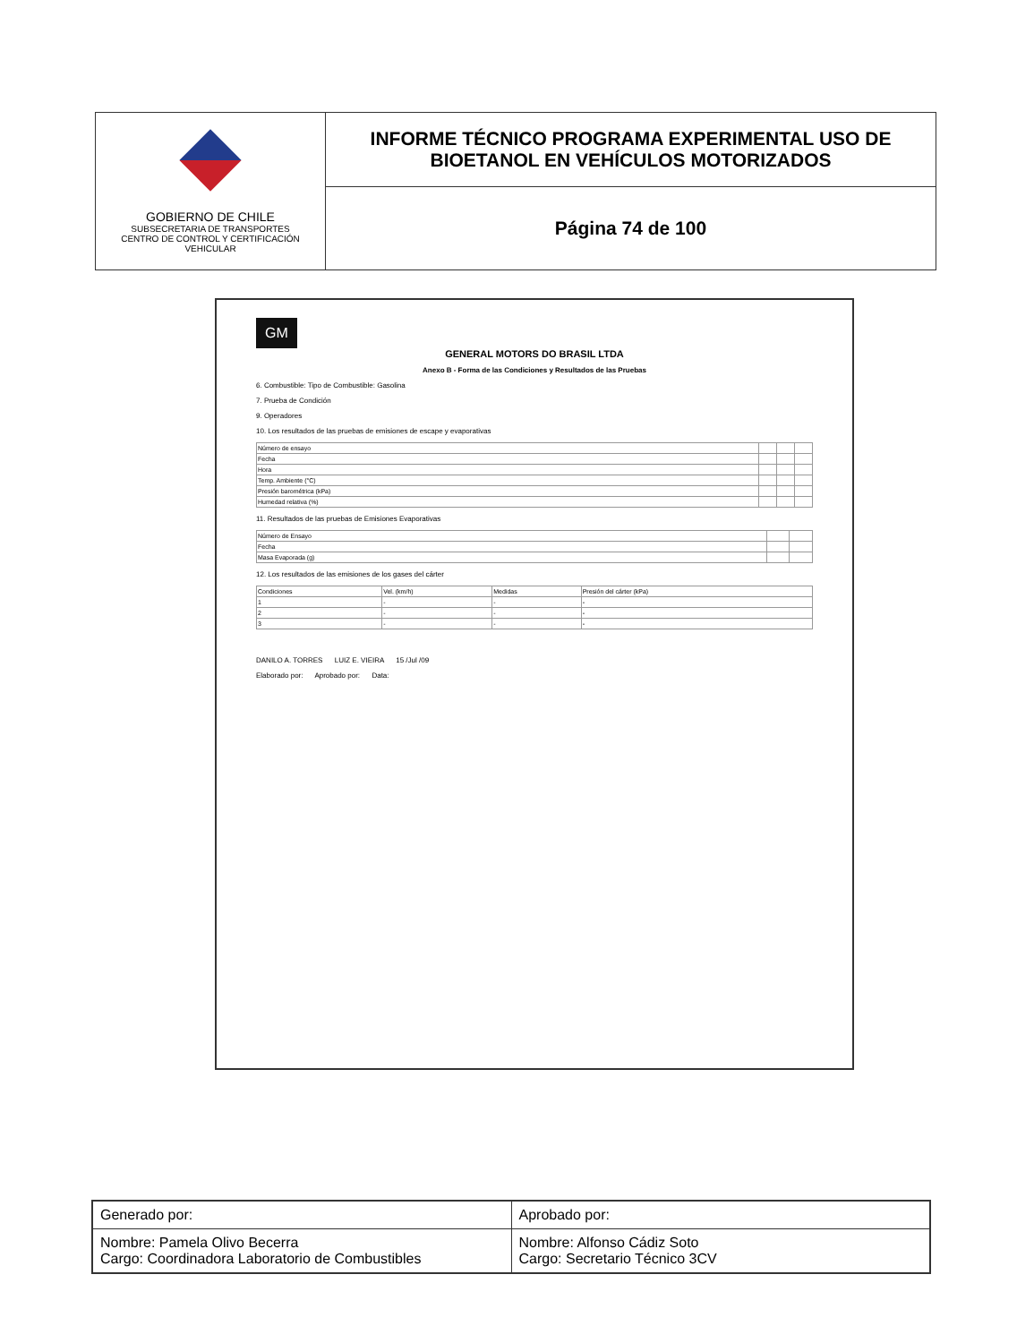GOBIERNO DE CHILE
SUBSECRETARIA DE TRANSPORTES
CENTRO DE CONTROL Y CERTIFICACIÓN VEHICULAR
INFORME TÉCNICO PROGRAMA EXPERIMENTAL USO DE
BIOETANOL EN VEHÍCULOS MOTORIZADOS
Página 74 de 100
GM
GENERAL MOTORS DO BRASIL LTDA
Anexo B - Forma de las Condiciones y Resultados de las Pruebas
6. Combustible: Tipo de Combustible: Gasolina
7. Prueba de Condición
9. Operadores
10. Los resultados de las pruebas de emisiones de escape y evaporativas
| Número de ensayo | | | |
| Fecha | | | |
| Hora | | | |
| Temp. Ambiente (°C) | | | |
| Presión barométrica (kPa) | | | |
| Humedad relativa (%) | | | |
11. Resultados de las pruebas de Emisiones Evaporativas
| Número de Ensayo | | |
| Fecha | | |
| Masa Evaporada (g) | | |
12. Los resultados de las emisiones de los gases del cárter
| Condiciones | Vel. (km/h) | Medidas | Presión del cárter (kPa) |
| 1 | - | - | - |
| 2 | - | - | - |
| 3 | - | - | - |
DANILO A. TORRES LUIZ E. VIEIRA 15 /Jul /09
Elaborado por: Aprobado por: Data:
| Generado por: | Aprobado por: |
| Nombre: Pamela Olivo Becerra Cargo: Coordinadora Laboratorio de Combustibles | Nombre: Alfonso Cádiz Soto Cargo: Secretario Técnico 3CV |